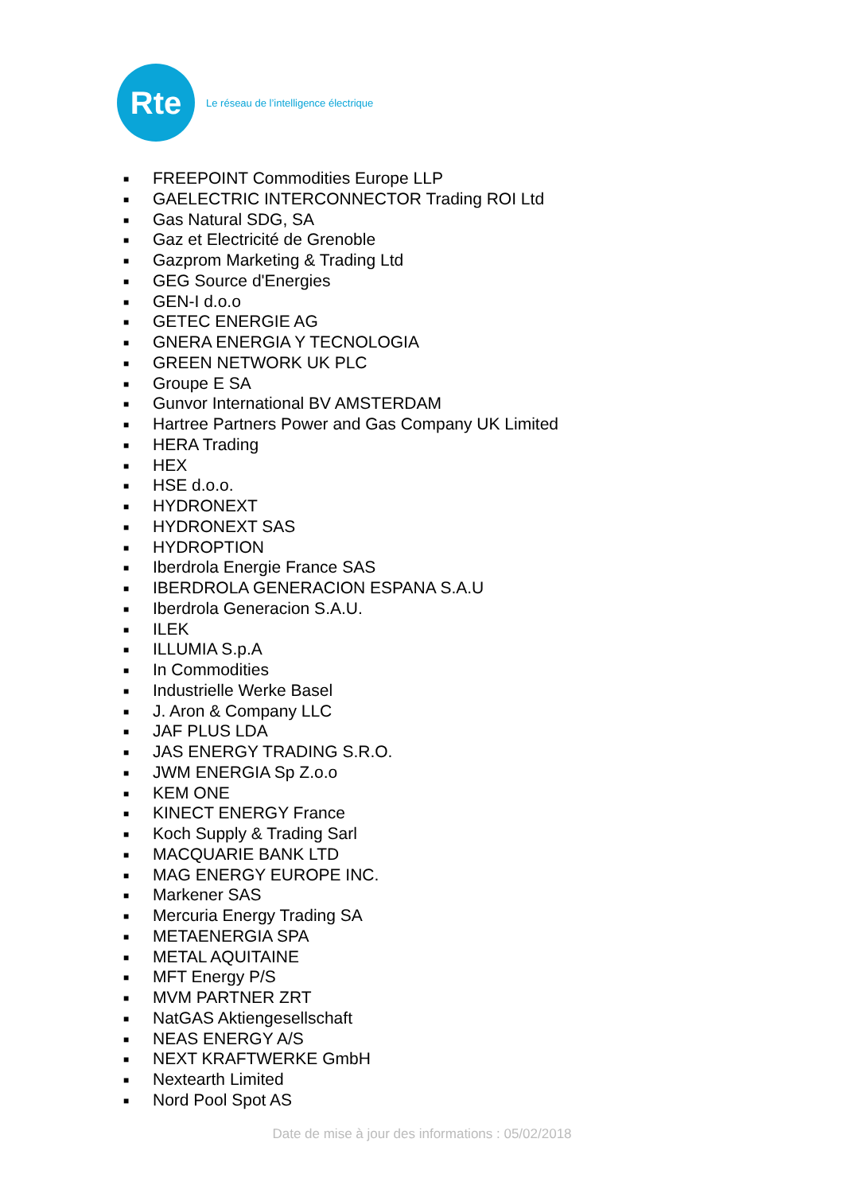Rte
Le réseau de l’intelligence électrique
■ FREEPOINT Commodities Europe LLP
■ GAELECTRIC INTERCONNECTOR Trading ROI Ltd
■ Gas Natural SDG, SA
■ Gaz et Electricité de Grenoble
■ Gazprom Marketing & Trading Ltd
■ GEG Source d'Energies
■ GEN-I d.o.o
■ GETEC ENERGIE AG
■ GNERA ENERGIA Y TECNOLOGIA
■ GREEN NETWORK UK PLC
■ Groupe E SA
■ Gunvor International BV AMSTERDAM
■ Hartree Partners Power and Gas Company UK Limited
■ HERA Trading
■ HEX
■ HSE d.o.o.
■ HYDRONEXT
■ HYDRONEXT SAS
■ HYDROPTION
■ Iberdrola Energie France SAS
■ IBERDROLA GENERACION ESPANA S.A.U
■ Iberdrola Generacion S.A.U.
■ ILEK
■ ILLUMIA S.p.A
■ In Commodities
■ Industrielle Werke Basel
■ J. Aron & Company LLC
■ JAF PLUS LDA
■ JAS ENERGY TRADING S.R.O.
■ JWM ENERGIA Sp Z.o.o
■ KEM ONE
■ KINECT ENERGY France
■ Koch Supply & Trading Sarl
■ MACQUARIE BANK LTD
■ MAG ENERGY EUROPE INC.
■ Markener SAS
■ Mercuria Energy Trading SA
■ METAENERGIA SPA
■ METAL AQUITAINE
■ MFT Energy P/S
■ MVM PARTNER ZRT
■ NatGAS Aktiengesellschaft
■ NEAS ENERGY A/S
■ NEXT KRAFTWERKE GmbH
■ Nextearth Limited
■ Nord Pool Spot AS
Date de mise à jour des informations : 05/02/2018